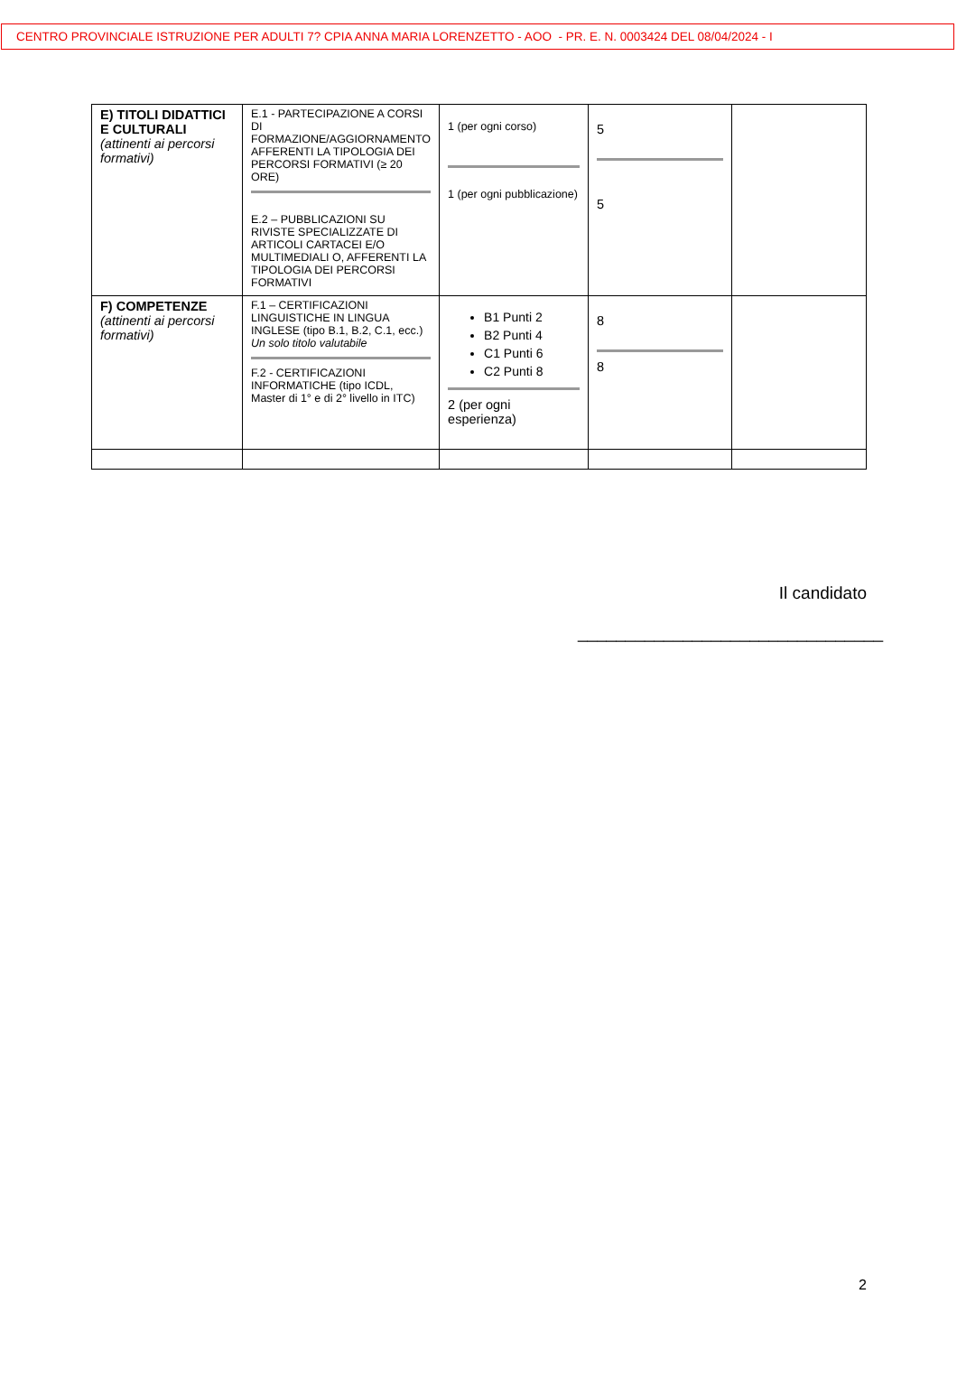CENTRO PROVINCIALE ISTRUZIONE PER ADULTI 7? CPIA ANNA MARIA LORENZETTO - AOO - PR. E. N. 0003424 DEL 08/04/2024 - I
| E) TITOLI DIDATTICI E CULTURALI (attinenti ai percorsi formativi) | E.1 - PARTECIPAZIONE A CORSI DI FORMAZIONE/AGGIORNAMENTO AFFERENTI LA TIPOLOGIA DEI PERCORSI FORMATIVI (≥ 20 ORE) E.2 – PUBBLICAZIONI SU RIVISTE SPECIALIZZATE DI ARTICOLI CARTACEI E/O MULTIMEDIALI O, AFFERENTI LA TIPOLOGIA DEI PERCORSI FORMATIVI | 1 (per ogni corso) 1 (per ogni pubblicazione) | 5 5 | |
| F) COMPETENZE (attinenti ai percorsi formativi) | F.1 – CERTIFICAZIONI LINGUISTICHE IN LINGUA INGLESE (tipo B.1, B.2, C.1, ecc.) Un solo titolo valutabile F.2 - CERTIFICAZIONI INFORMATICHE (tipo ICDL, Master di 1° e di 2° livello in ITC) | B1 Punti 2 B2 Punti 4 C1 Punti 6 C2 Punti 8 2 (per ogni esperienza) | 8 8 | |
Il candidato
________________________________
2